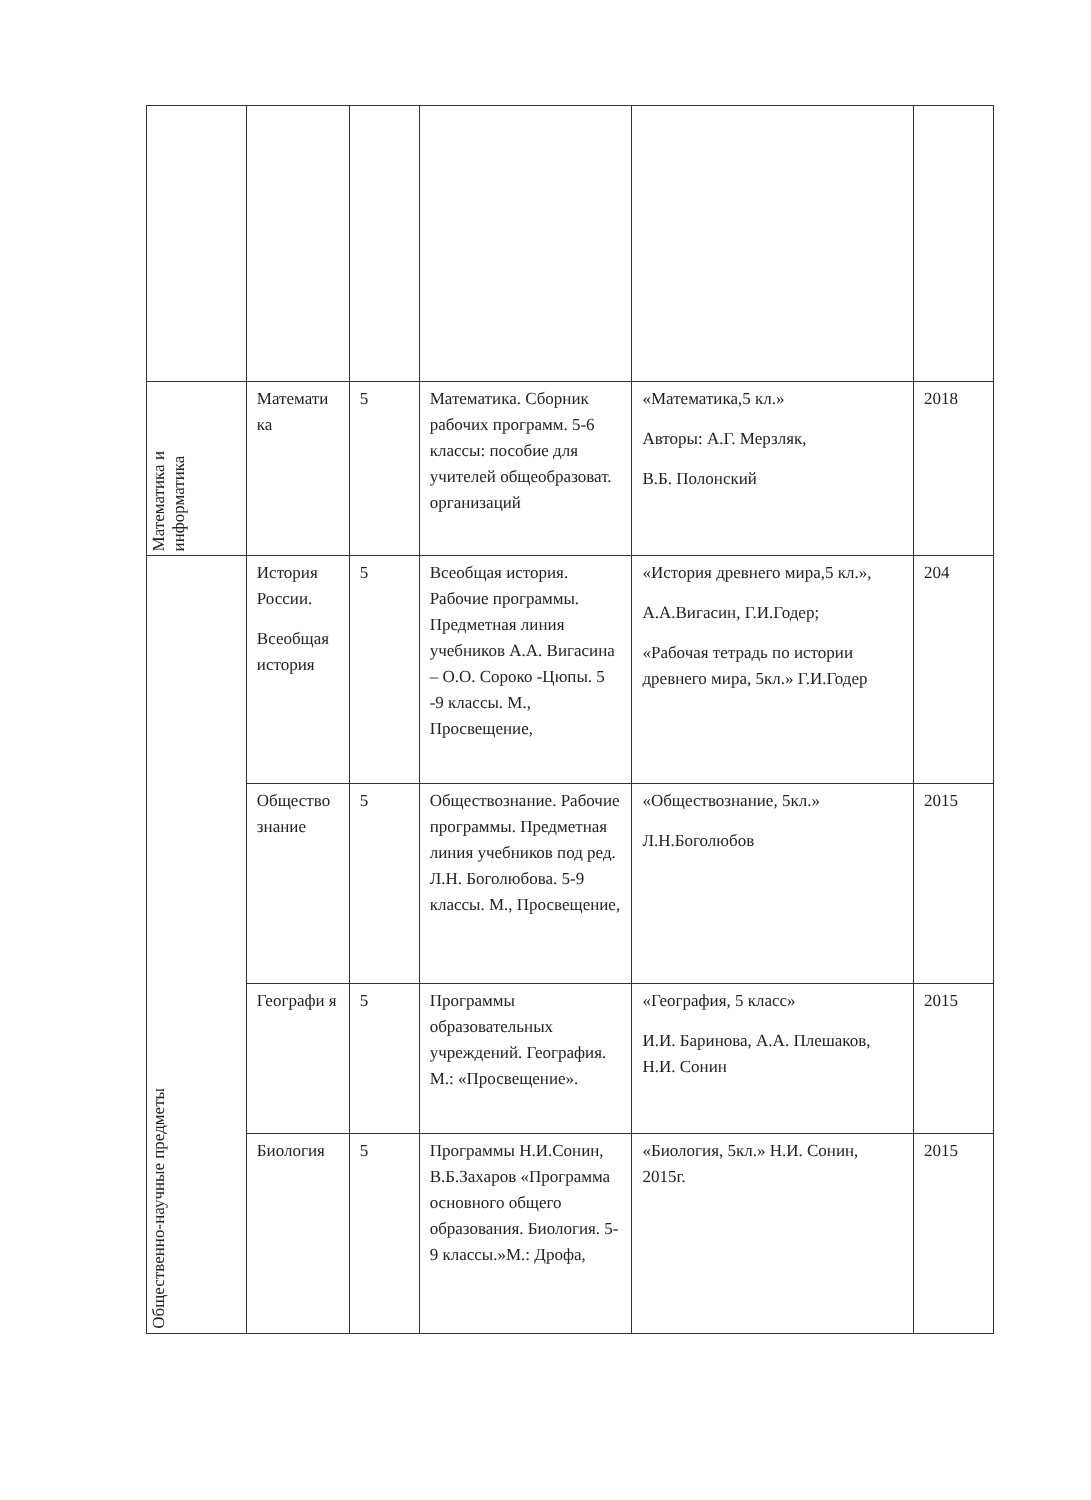| Математика и информатика | Математи ка | 5 | Математика. Сборник рабочих программ. 5-6 классы: пособие для учителей общеобразоват. организаций | «Математика,5 кл.» Авторы: А.Г. Мерзляк, В.Б. Полонский | 2018 |
| Общественно-научные предметы | История России. Всеобщая история | 5 | Всеобщая история. Рабочие программы. Предметная линия учебников А.А. Вигасина – О.О. Сороко -Цюпы. 5 -9 классы. М., Просвещение, | «История древнего мира,5 кл.», А.А.Вигасин, Г.И.Годер; «Рабочая тетрадь по истории древнего мира, 5кл.» Г.И.Годер | 204 |
| | Общество знание | 5 | Обществознание. Рабочие программы. Предметная линия учебников под ред. Л.Н. Боголюбова. 5-9 классы. М., Просвещение, | «Обществознание, 5кл.» Л.Н.Боголюбов | 2015 |
| | Географи я | 5 | Программы образовательных учреждений. География. М.: «Просвещение». | «География, 5 класс» И.И. Баринова, А.А. Плешаков, Н.И. Сонин | 2015 |
| | Биология | 5 | Программы Н.И.Сонин, В.Б.Захаров «Программа основного общего образования. Биология. 5-9 классы.»М.: Дрофа, | «Биология, 5кл.» Н.И. Сонин, 2015г. | 2015 |